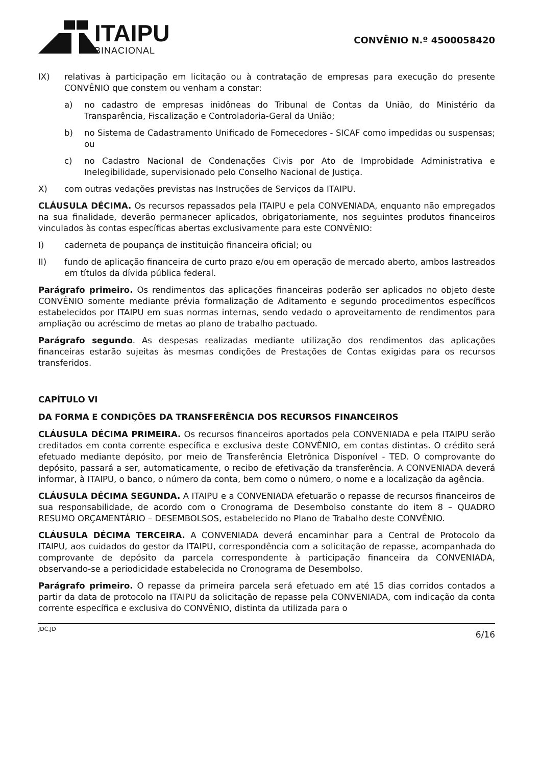ITAIPU
BINACIONAL
CONVÊNIO N.º 4500058420
IX) relativas à participação em licitação ou à contratação de empresas para execução do presente CONVÊNIO que constem ou venham a constar:
a) no cadastro de empresas inidôneas do Tribunal de Contas da União, do Ministério da Transparência, Fiscalização e Controladoria-Geral da União;
b) no Sistema de Cadastramento Unificado de Fornecedores - SICAF como impedidas ou suspensas; ou
c) no Cadastro Nacional de Condenações Civis por Ato de Improbidade Administrativa e Inelegibilidade, supervisionado pelo Conselho Nacional de Justiça.
X) com outras vedações previstas nas Instruções de Serviços da ITAIPU.
CLÁUSULA DÉCIMA. Os recursos repassados pela ITAIPU e pela CONVENIADA, enquanto não empregados na sua finalidade, deverão permanecer aplicados, obrigatoriamente, nos seguintes produtos financeiros vinculados às contas específicas abertas exclusivamente para este CONVÊNIO:
I) caderneta de poupança de instituição financeira oficial; ou
II) fundo de aplicação financeira de curto prazo e/ou em operação de mercado aberto, ambos lastreados em títulos da dívida pública federal.
Parágrafo primeiro. Os rendimentos das aplicações financeiras poderão ser aplicados no objeto deste CONVÊNIO somente mediante prévia formalização de Aditamento e segundo procedimentos específicos estabelecidos por ITAIPU em suas normas internas, sendo vedado o aproveitamento de rendimentos para ampliação ou acréscimo de metas ao plano de trabalho pactuado.
Parágrafo segundo. As despesas realizadas mediante utilização dos rendimentos das aplicações financeiras estarão sujeitas às mesmas condições de Prestações de Contas exigidas para os recursos transferidos.
CAPÍTULO VI
DA FORMA E CONDIÇÕES DA TRANSFERÊNCIA DOS RECURSOS FINANCEIROS
CLÁUSULA DÉCIMA PRIMEIRA. Os recursos financeiros aportados pela CONVENIADA e pela ITAIPU serão creditados em conta corrente específica e exclusiva deste CONVÊNIO, em contas distintas. O crédito será efetuado mediante depósito, por meio de Transferência Eletrônica Disponível - TED. O comprovante do depósito, passará a ser, automaticamente, o recibo de efetivação da transferência. A CONVENIADA deverá informar, à ITAIPU, o banco, o número da conta, bem como o número, o nome e a localização da agência.
CLÁUSULA DÉCIMA SEGUNDA. A ITAIPU e a CONVENIADA efetuarão o repasse de recursos financeiros de sua responsabilidade, de acordo com o Cronograma de Desembolso constante do item 8 – QUADRO RESUMO ORÇAMENTÁRIO – DESEMBOLSOS, estabelecido no Plano de Trabalho deste CONVÊNIO.
CLÁUSULA DÉCIMA TERCEIRA. A CONVENIADA deverá encaminhar para a Central de Protocolo da ITAIPU, aos cuidados do gestor da ITAIPU, correspondência com a solicitação de repasse, acompanhada do comprovante de depósito da parcela correspondente à participação financeira da CONVENIADA, observando-se a periodicidade estabelecida no Cronograma de Desembolso.
Parágrafo primeiro. O repasse da primeira parcela será efetuado em até 15 dias corridos contados a partir da data de protocolo na ITAIPU da solicitação de repasse pela CONVENIADA, com indicação da conta corrente específica e exclusiva do CONVÊNIO, distinta da utilizada para o
JDC.JD 6/16